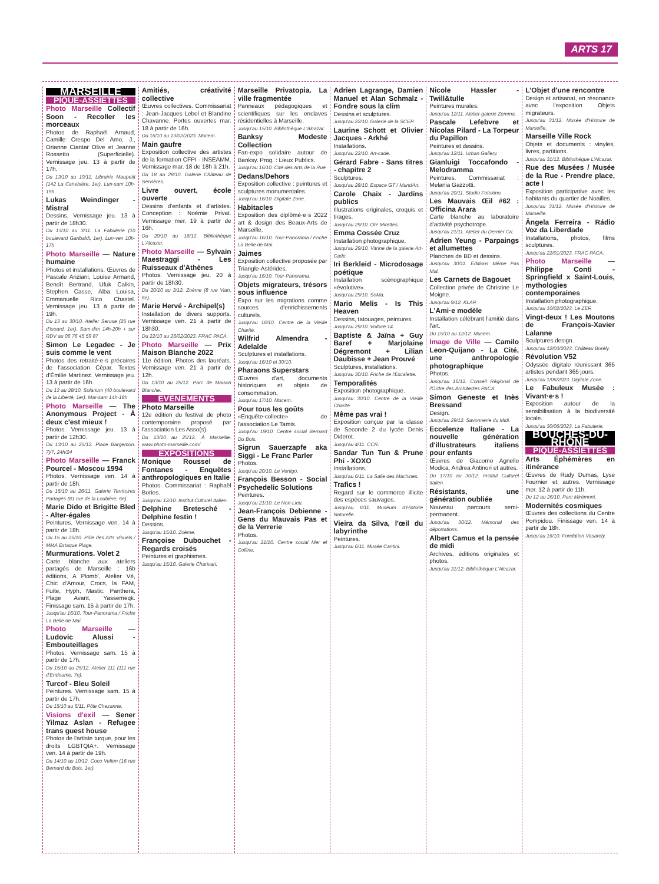ARTS 17
MARSEILLE
PIQUE-ASSIETTES
Photo Marseille Collectif Soon - Recoller les morceaux
Photos de Raphaël Arnaud, Camille Crespo Del Amo, J., Orianne Ciantar Olive et Jeanne Rossetto (Superficielle). Vernissage jeu. 13 à partir de 17h.
Du 13/10 au 19/11. Librairie Maupetit (142 La Canebière, 1er). Lun-sam 10h-19h
Lukas Weindinger - Mistral
Dessins. Vernissage jeu. 13 à partir de 18h30.
Du 13/10 au 3/11. La Fabulerie (10 boulevard Garibaldi, 1er). Lun-ven 10h-17h
Photo Marseille — Nature humaine
Photos et installations. Œuvres de Pascale Anziani, Louise Armand, Benoît Bertrand, Ufuk Calkin, Stephen Casse, Alba Louisa, Emmanuelle Rico Chastel. Vernissage jeu. 13 à partir de 19h.
Du 13 au 30/10. Atelier Seruse (25 rue d'Isoard, 1er). Sam-dim 14h-20h + sur RDV au 06 76 45 59 87
Simon Le Legadec - Je suis comme le vent
Photos des retraité·e·s précaires de l'association Cépar. Textes d'Émilie Martinez. Vernissage jeu. 13 à partir de 16h.
Du 13 au 28/10. Solarium (40 boulevard de la Liberté, 1er). Mar-sam 14h-18h
Photo Marseille — The Anonymous Project - À deux c'est mieux !
Photos. Vernissage jeu. 13 à partir de 12h30.
Du 13/10 au 25/12. Place Bargemon. 7j/7, 24h/24
Photo Marseille — Franck Pourcel - Moscou 1994
Photos. Vernissage ven. 14 à partir de 18h.
Du 15/10 au 26/11. Galerie Territoires Partagés (81 rue de la Loubière, 6e).
Marie Dido et Brigitte Bled - Alter-égales
Peintures. Vernissage ven. 14 à partir de 18h.
Du 15 au 25/10. Pôle des Arts Visuels / MMA Estaque Plage.
Murmurations. Volet 2
Carte blanche aux ateliers partagés de Marseille : 16b éditions, A Plomb', Atelier Vé, Chic d'Amour, Crocs, la FAM, Fuite, Hyph, Mastic, Panthera, Plage Avant, Yassemeqk. Finissage sam. 15 à partir de 17h.
Jusqu'au 16/10. Tour-Panorama / Friche La Belle de Mai.
Photo Marseille — Ludovic Alussi - Embouteillages
Photos. Vernissage sam. 15 à partir de 17h.
Du 15/10 au 25/12. Atelier 111 (111 rue d'Endoume, 7e).
Turcof - Bleu Soleil
Peintures. Vernissage sam. 15 à partir de 17h.
Du 15/10 au 5/11. Pôle Chezanne.
Visions d'exil — Sener Yilmaz Aslan - Refugee trans guest house
Photos de l'artiste turque, pour les droits LGBTQIA+. Vernissage ven. 14 à partir de 19h.
Du 14/10 au 10/12. Coco Velten (16 rue Bernard du Bois, 1er).
Amitiés, créativité collective
Œuvres collectives. Commissariat : Jean-Jacques Lebel et Blandine Chavanne. Portes ouvertes mar. 18 à partir de 16h.
Du 16/10 au 13/02/2023. Mucem.
Main gaufre
Exposition collective des artistes de la formation CFPI - INSEAMM. Vernissage mar. 18 de 18h à 21h.
Du 18 au 28/10. Galerie Château de Servières.
Livre ouvert, école ouverte
Dessins d'enfants et d'artistes. Conception : Noémie Privat. Vernissage mer. 19 à partir de 16h.
Du 20/10 au 16/12. Bibliothèque L'Alcazar.
Photo Marseille — Sylvain Maestraggi - Les Ruisseaux d'Athènes
Photos. Vernissage jeu. 20 à partir de 18h30.
Du 20/10 au 3/12. Zoème (8 rue Vian, 6e).
Marie Hervé - Archipel(s)
Installation de divers supports. Vernissage ven. 21 à partir de 18h30.
Du 22/10 au 26/02/2023. FRAC PACA.
Photo Marseille — Prix Maison Blanche 2022
11e édition. Photos des lauréats. Vernissage ven. 21 à partir de 12h.
Du 13/10 au 25/12. Parc de Maison Blanche.
EVÈNEMENTS
Photo Marseille
12e édition du festival de photo contemporaine proposé par l'association Les Asso(s).
Du 13/10 au 25/12. À Marseille. www.photo-marseille.com/
EXPOSITIONS
Monique Roussel de Fontanes - Enquêtes anthropologiques en Italie
Photos. Commissariat : Raphaël Bories.
Jusqu'au 12/10. Institut Culturel Italien.
Delphine Bretesché - Delphine festin !
Dessins.
Jusqu'au 15/10. Zoème.
Françoise Dubouchet - Regards croisés
Peintures et graphismes.
Jusqu'au 15/10. Galerie Charivari.
Marseille Privatopia. La ville fragmentée
Panneaux pédagogiques et scientifiques sur les enclaves résidentielles à Marseille.
Jusqu'au 15/10. Bibliothèque L'Alcazar.
Banksy Modeste Collection
Fan-expo solidaire autour de Banksy. Prog. : Lieux Publics.
Jusqu'au 16/10. Cité des Arts de la Rue.
Dedans/Dehors
Exposition collective : peintures et sculptures monumentales.
Jusqu'au 16/10. Digitale Zone.
Habitacles
Exposition des diplômé·e·s 2022 art & design des Beaux-Arts de Marseille.
Jusqu'au 16/10. Tour-Panorama / Friche La Belle de Mai.
Jaimes
Exposition collective proposée par Triangle-Astérides.
Jusqu'au 16/10. Tour-Panorama.
Objets migrateurs, trésors sous influence
Expo sur les migrations comme sources d'enrichissements culturels.
Jusqu'au 16/10. Centre de la Vieille Charité.
Wilfrid Almendra - Adelaïde
Sculptures et installations.
Jusqu'au 16/10 et 30/10.
Pharaons Superstars
Œuvres d'art, documents historiques et objets de consommation.
Jusqu'au 17/10. Mucem.
Pour tous les goûts
«Enquête-collecte» de l'association Le Tamis.
Jusqu'au 19/10. Centre social Bernard Du Bois.
Sigrun Sauerzapfe aka Siggi - Le Franc Parler
Photos.
Jusqu'au 20/10. Le Vertigo.
François Besson - Social Psychedelic Solutions
Peintures.
Jusqu'au 21/10. Le Non-Lieu.
Jean-François Debienne - Gens du Mauvais Pas et de la Verrerie
Photos.
Jusqu'au 21/10. Centre social Mer et Colline.
Adrien Lagrange, Damien Manuel et Alan Schmalz - Fondre sous la clim
Dessins et sculptures.
Jusqu'au 22/10. Galerie de la SCEP.
Laurine Schott et Olivier Jacques - Arkhé
Installations.
Jusqu'au 22/10. Art-cade.
Gérard Fabre - Sans titres - chapitre 2
Sculptures.
Jusqu'au 28/10. Espace GT / MundArt.
Carole Chaix - Jardins publics
Illustrations originales, croquis et tirages.
Jusqu'au 29/10. Oh! Mirettes.
Emma Cossée Cruz
Installation photographique.
Jusqu'au 29/10. Vitrine de la galerie Art-Cade.
Iri Berkleid - Microdosage poétique
Installation scénographique «évolutive».
Jusqu'au 29/10. SoMa.
Mario Melis - Is This Heaven
Dessins, tatouages, peintures.
Jusqu'au 29/10. Voiture 14.
Baptiste & Jaïna + Guy Baref + Marjolaine Dégremont + Lilian Daubisse + Jean Prouvé
Sculptures, installations.
Jusqu'au 30/10. Friche de l'Escalette.
Temporalités
Exposition photographique.
Jusqu'au 30/10. Centre de la Vieille Charité.
Même pas vrai !
Exposition conçue par la classe de Seconde 2 du lycée Denis Diderot.
Jusqu'au 4/11. CCR.
Sandar Tun Tun & Prune Phi - XOXO
Installations.
Jusqu'au 6/11. La Salle des Machines.
Trafics !
Regard sur le commerce illicite des espèces sauvages.
Jusqu'au 6/11. Muséum d'Histoire Naturelle.
Vieira da Silva, l'œil du labyrinthe
Peintures.
Jusqu'au 6/11. Musée Cantini.
Nicole Hassler - Twill&tulle
Peintures murales.
Jusqu'au 12/11. Atelier-galerie Zemma.
Pascale Lefebvre et Nicolas Pilard - La Torpeur du Papillon
Peintures et dessins.
Jusqu'au 12/11. Urban Gallery.
Gianluigi Toccafondo - Melodramma
Peintures. Commissariat : Melania Gazzotti.
Jusqu'au 20/11. Studio Fotokino.
Les Mauvais Œil #62 : Officina Arara
Carte blanche au laboratoire d'activité psychotrope.
Jusqu'au 21/11. Atelier du Dernier Cri.
Adrien Yeung - Parpaings et allumettes
Planches de BD et dessins.
Jusqu'au 30/11. Éditions Même Pas Mal.
Les Carnets de Bagouet
Collection privée de Christine Le Moigne.
Jusqu'au 9/12. KLAP.
L'Ami·e modèle
Installation célébrant l'amitié dans l'art.
Du 15/10 au 12/12. Mucem.
Image de Ville — Camilo Leon-Quijano - La Cité, une anthropologie photographique
Photos.
Jusqu'au 16/12. Conseil Régional de l'Ordre des Architectes PACA.
Simon Geneste et Inès Bressand
Design.
Jusqu'au 29/12. Savonnerie du Midi.
Eccelenze Italiane - La nouvelle génération d'illustrateurs italiens pour enfants
Œuvres de Giacomo Agnello Modica, Andrea Antinori et autres.
Du 17/10 au 30/12. Institut Culturel Italien.
Résistants, une génération oubliée
Nouveau parcours semi-permanent.
Jusqu'au 30/12. Mémorial des déportations.
Albert Camus et la pensée de midi
Archives, éditions originales et photos.
Jusqu'au 31/12. Bibliothèque L'Alcazar.
L'Objet d'une rencontre
Design et artisanat, en résonance avec l'exposition Objets migrateurs.
Jusqu'au 31/12. Musée d'Histoire de Marseille.
Marseille Ville Rock
Objets et documents : vinyles, livres, partitions.
Jusqu'au 31/12. Bibliothèque L'Alcazar.
Rue des Musées / Musée de la Rue - Prendre place, acte I
Exposition participative avec les habitants du quartier de Noailles.
Jusqu'au 31/12. Musée d'Histoire de Marseille.
Ângela Ferreira - Rádio Voz da Liberdade
Installations, photos, films sculptures.
Jusqu'au 22/01/2023. FRAC PACA.
Photo Marseille — Philippe Conti - Springfield x Saint-Louis, mythologies contemporaines
Installation photographique.
Jusqu'au 10/02/2023. Le ZEF.
Vingt-deux ! Les Moutons de François-Xavier Lalanne
Sculptures design.
Jusqu'au 12/03/2023. Château Borély.
Révolution V52
Odyssée digitale réunissant 365 artistes pendant 365 jours.
Jusqu'au 1/06/2023. Digitale Zone.
Le Fabuleux Musée : Vivant·e·s !
Exposition autour de la sensibilisation à la biodiversité locale.
Jusqu'au 30/06/2023. La Fabulerie.
BOUCHES-DU-RHÔNE
PIQUE-ASSIETTES
Arts Éphémères en itinérance
Œuvres de Rudy Dumas, Lyse Fournier et autres. Vernissage mer. 12 à partir de 11h.
Du 12 au 26/10. Parc Mirémont.
Modernités cosmiques
Œuvres des collections du Centre Pompidou. Finissage ven. 14 à partir de 18h.
Jusqu'au 16/10. Fondation Vasarely.